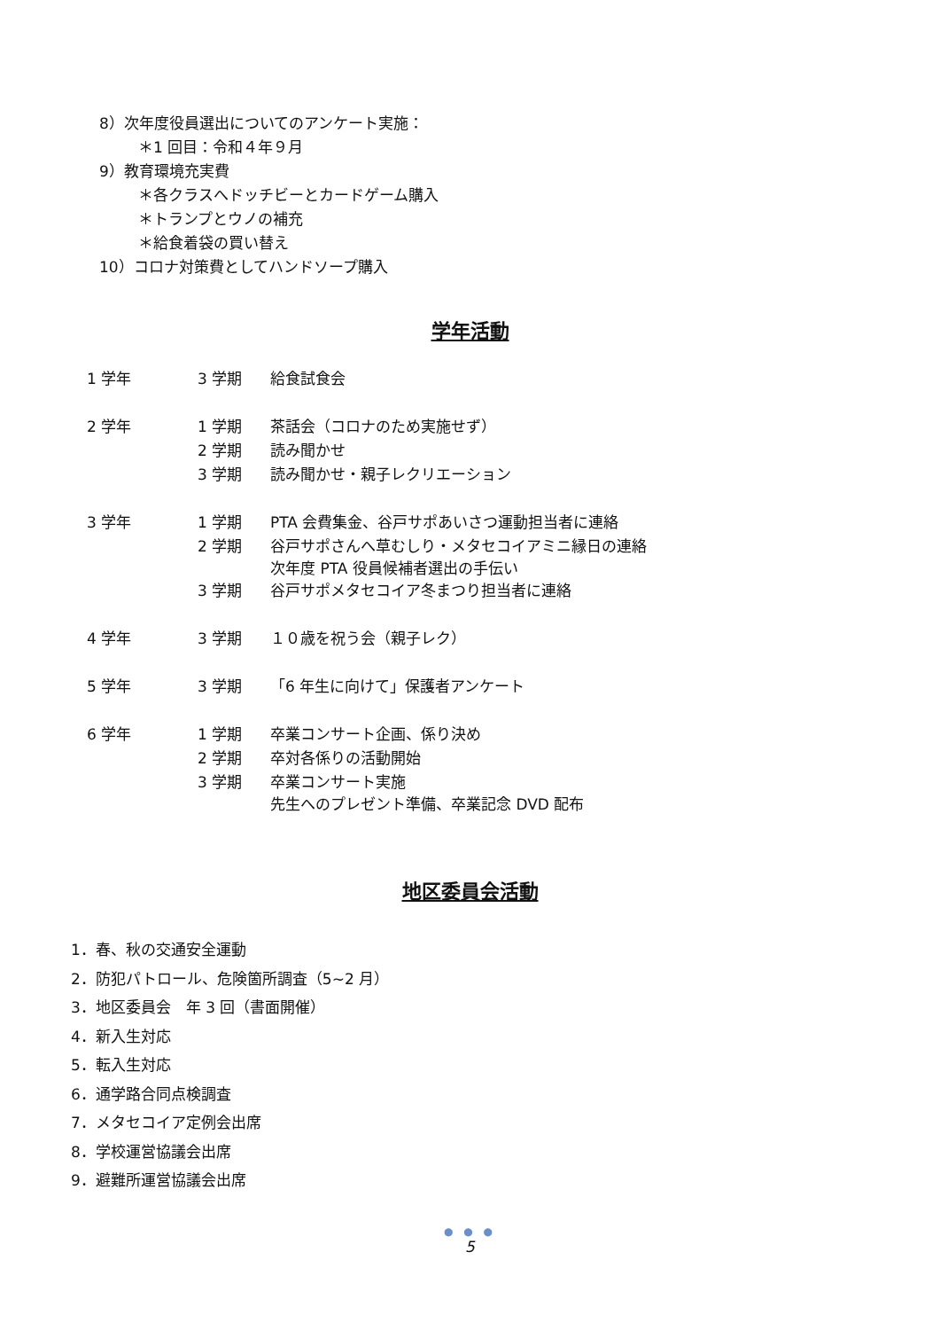8）次年度役員選出についてのアンケート実施：
＊1 回目：令和４年９月
9）教育環境充実費
＊各クラスへドッチビーとカードゲーム購入
＊トランプとウノの補充
＊給食着袋の買い替え
10）コロナ対策費としてハンドソープ購入
学年活動
| 1 学年 | 3 学期 | 給食試食会 |
| 2 学年 | 1 学期 | 茶話会（コロナのため実施せず） |
| | 2 学期 | 読み聞かせ |
| | 3 学期 | 読み聞かせ・親子レクリエーション |
| 3 学年 | 1 学期 | PTA 会費集金、谷戸サポあいさつ運動担当者に連絡 |
| | 2 学期 | 谷戸サポさんへ草むしり・メタセコイアミニ縁日の連絡 次年度 PTA 役員候補者選出の手伝い |
| | 3 学期 | 谷戸サポメタセコイア冬まつり担当者に連絡 |
| 4 学年 | 3 学期 | １０歳を祝う会（親子レク） |
| 5 学年 | 3 学期 | 「6 年生に向けて」保護者アンケート |
| 6 学年 | 1 学期 | 卒業コンサート企画、係り決め |
| | 2 学期 | 卒対各係りの活動開始 |
| | 3 学期 | 卒業コンサート実施 先生へのプレゼント準備、卒業記念 DVD 配布 |
地区委員会活動
1．春、秋の交通安全運動
2．防犯パトロール、危険箇所調査（5~2 月）
3．地区委員会　年 3 回（書面開催）
4．新入生対応
5．転入生対応
6．通学路合同点検調査
7．メタセコイア定例会出席
8．学校運営協議会出席
9．避難所運営協議会出席
● ● ●
5